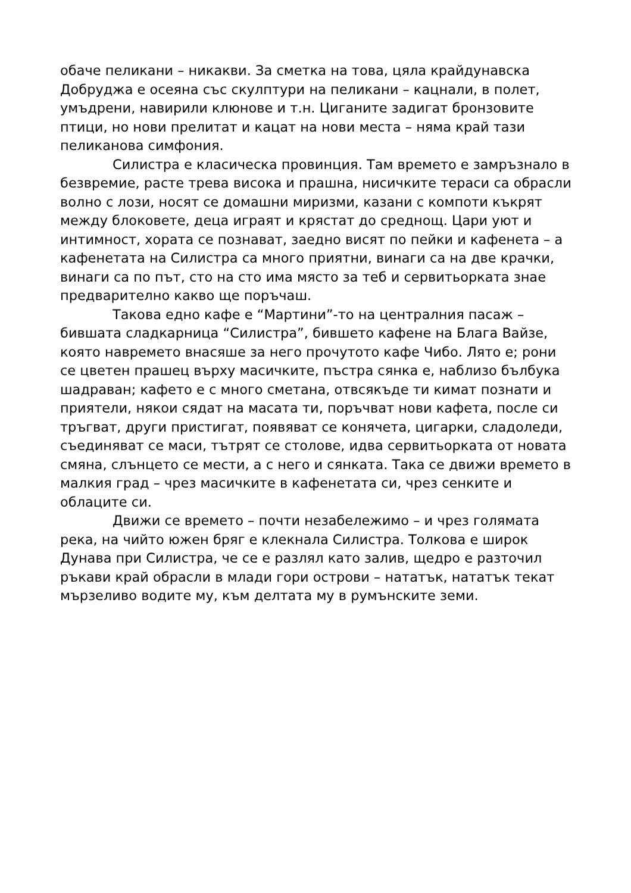обаче пеликани – никакви. За сметка на това, цяла крайдунавска Добруджа е осеяна със скулптури на пеликани – кацнали, в полет, умъдрени, навирили клюнове и т.н. Циганите задигат бронзовите птици, но нови прелитат и кацат на нови места – няма край тази пеликанова симфония.
Силистра е класическа провинция. Там времето е замръзнало в безвремие, расте трева висока и прашна, нисичките тераси са обрасли волно с лози, носят се домашни миризми, казани с компоти къкрят между блоковете, деца играят и крястат до среднощ. Цари уют и интимност, хората се познават, заедно висят по пейки и кафенета – а кафенетата на Силистра са много приятни, винаги са на две крачки, винаги са по път, сто на сто има място за теб и сервитьорката знае предварително какво ще поръчаш.
Такова едно кафе е “Мартини”-то на централния пасаж – бившата сладкарница “Силистра”, бившето кафене на Блага Вайзе, която навремето внасяше за него прочутото кафе Чибо. Лято е; рони се цветен прашец върху масичките, пъстра сянка е, наблизо бълбука шадраван; кафето е с много сметана, отвсякъде ти кимат познати и приятели, някои сядат на масата ти, поръчват нови кафета, после си тръгват, други пристигат, появяват се конячета, цигарки, сладоледи, съединяват се маси, тътрят се столове, идва сервитьорката от новата смяна, слънцето се мести, а с него и сянката. Така се движи времето в малкия град – чрез масичките в кафенетата си, чрез сенките и облаците си.
Движи се времето – почти незабележимо – и чрез голямата река, на чийто южен бряг е клекнала Силистра. Толкова е широк Дунава при Силистра, че се е разлял като залив, щедро е разточил ръкави край обрасли в млади гори острови – нататък, нататък текат мързеливо водите му, към делтата му в румънските земи.